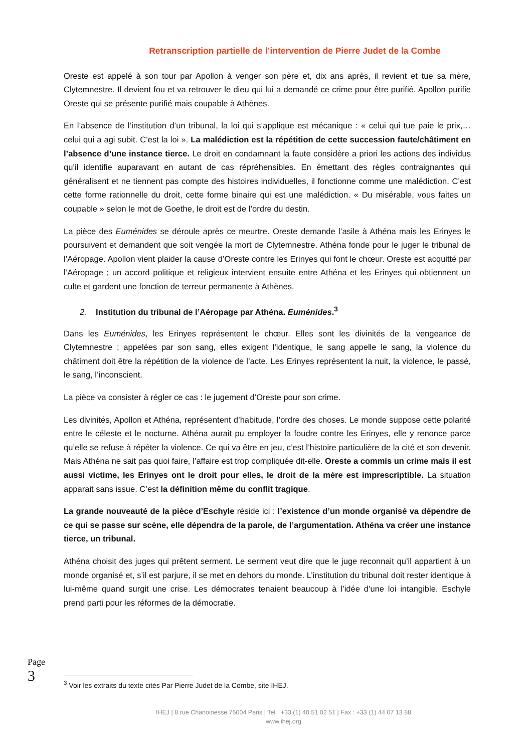Retranscription partielle de l’intervention de Pierre Judet de la Combe
Oreste est appelé à son tour par Apollon à venger son père et, dix ans après, il revient et tue sa mère, Clytemnestre. Il devient fou et va retrouver le dieu qui lui a demandé ce crime pour être purifié. Apollon purifie Oreste qui se présente purifié mais coupable à Athènes.
En l’absence de l’institution d’un tribunal, la loi qui s’applique est mécanique : « celui qui tue paie le prix,… celui qui a agi subit. C’est la loi ». La malédiction est la répétition de cette succession faute/châtiment en l’absence d’une instance tierce. Le droit en condamnant la faute considère a priori les actions des individus qu’il identifie auparavant en autant de cas répréhensibles. En émettant des règles contraignantes qui généralisent et ne tiennent pas compte des histoires individuelles, il fonctionne comme une malédiction. C’est cette forme rationnelle du droit, cette forme binaire qui est une malédiction. « Du misérable, vous faites un coupable » selon le mot de Goethe, le droit est de l’ordre du destin.
La pièce des Euménides se déroule après ce meurtre. Oreste demande l’asile à Athéna mais les Erinyes le poursuivent et demandent que soit vengée la mort de Clytemnestre. Athéna fonde pour le juger le tribunal de l’Aéropage. Apollon vient plaider la cause d’Oreste contre les Erinyes qui font le chœur. Oreste est acquitté par l’Aéropage ; un accord politique et religieux intervient ensuite entre Athéna et les Erinyes qui obtiennent un culte et gardent une fonction de terreur permanente à Athènes.
2. Institution du tribunal de l’Aéropage par Athéna. Euménides.<sup>3</sup>
Dans les Euménides, les Erinyes représentent le chœur. Elles sont les divinités de la vengeance de Clytemnestre ; appelées par son sang, elles exigent l’identique, le sang appelle le sang, la violence du châtiment doit être la répétition de la violence de l’acte. Les Erinyes représentent la nuit, la violence, le passé, le sang, l’inconscient.
La pièce va consister à régler ce cas : le jugement d’Oreste pour son crime.
Les divinités, Apollon et Athéna, représentent d’habitude, l’ordre des choses. Le monde suppose cette polarité entre le céleste et le nocturne. Athéna aurait pu employer la foudre contre les Erinyes, elle y renonce parce qu’elle se refuse à répéter la violence. Ce qui va être en jeu, c’est l’histoire particulière de la cité et son devenir. Mais Athéna ne sait pas quoi faire, l’affaire est trop compliquée dit-elle. Oreste a commis un crime mais il est aussi victime, les Erinyes ont le droit pour elles, le droit de la mère est imprescriptible. La situation apparait sans issue. C’est la définition même du conflit tragique.
La grande nouveauté de la pièce d’Eschyle réside ici : l’existence d’un monde organisé va dépendre de ce qui se passe sur scène, elle dépendra de la parole, de l’argumentation. Athéna va créer une instance tierce, un tribunal.
Athéna choisit des juges qui prêtent serment. Le serment veut dire que le juge reconnait qu’il appartient à un monde organisé et, s’il est parjure, il se met en dehors du monde. L’institution du tribunal doit rester identique à lui-même quand surgit une crise. Les démocrates tenaient beaucoup à l’idée d’une loi intangible. Eschyle prend parti pour les réformes de la démocratie.
Page 3
<sup>3</sup> Voir les extraits du texte cités Par Pierre Judet de la Combe, site IHEJ.
IHEJ | 8 rue Chanoinesse 75004 Paris | Tel : +33 (1) 40 51 02 51 | Fax : +33 (1) 44 07 13 88
www.ihej.org